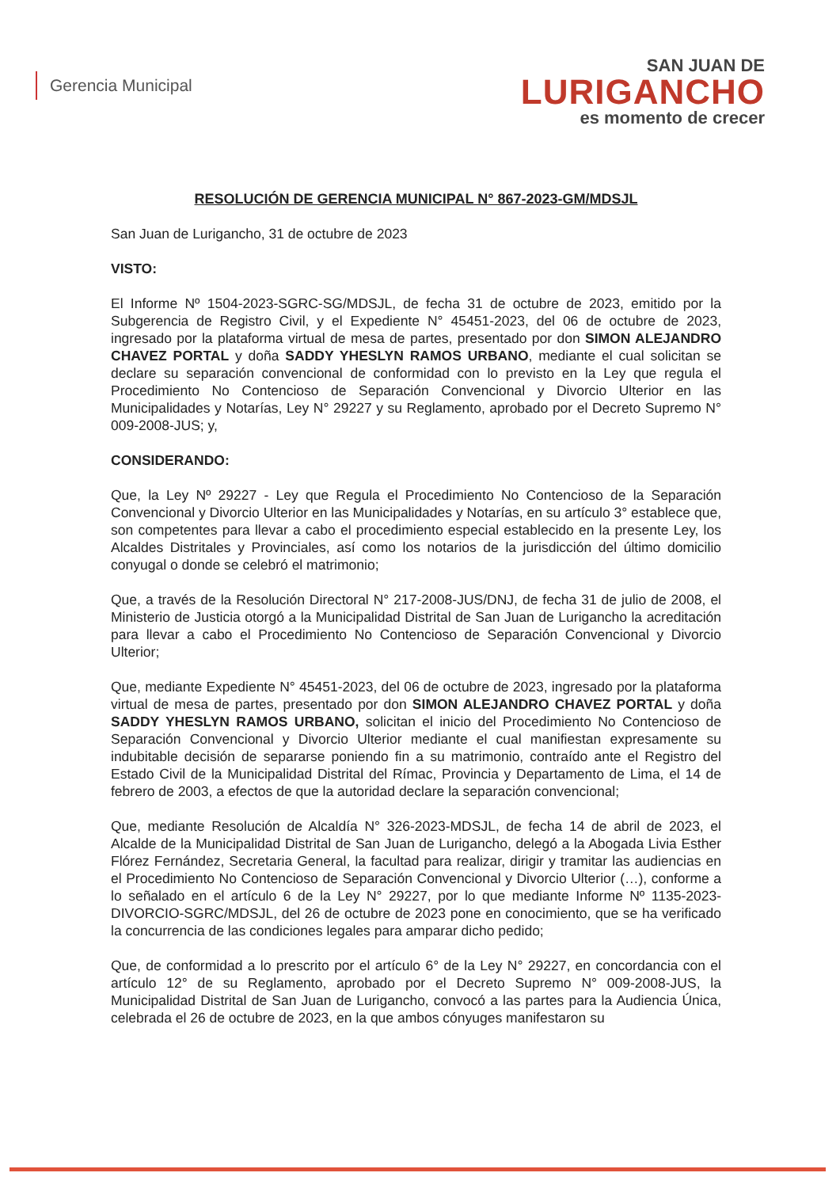Gerencia Municipal
SAN JUAN DE
LURIGANCHO
es momento de crecer
RESOLUCIÓN DE GERENCIA MUNICIPAL N° 867-2023-GM/MDSJL
San Juan de Lurigancho, 31 de octubre de 2023
VISTO:
El Informe Nº 1504-2023-SGRC-SG/MDSJL, de fecha 31 de octubre de 2023, emitido por la Subgerencia de Registro Civil, y el Expediente N° 45451-2023, del 06 de octubre de 2023, ingresado por la plataforma virtual de mesa de partes, presentado por don SIMON ALEJANDRO CHAVEZ PORTAL y doña SADDY YHESLYN RAMOS URBANO, mediante el cual solicitan se declare su separación convencional de conformidad con lo previsto en la Ley que regula el Procedimiento No Contencioso de Separación Convencional y Divorcio Ulterior en las Municipalidades y Notarías, Ley N° 29227 y su Reglamento, aprobado por el Decreto Supremo N° 009-2008-JUS; y,
CONSIDERANDO:
Que, la Ley Nº 29227 - Ley que Regula el Procedimiento No Contencioso de la Separación Convencional y Divorcio Ulterior en las Municipalidades y Notarías, en su artículo 3° establece que, son competentes para llevar a cabo el procedimiento especial establecido en la presente Ley, los Alcaldes Distritales y Provinciales, así como los notarios de la jurisdicción del último domicilio conyugal o donde se celebró el matrimonio;
Que, a través de la Resolución Directoral N° 217-2008-JUS/DNJ, de fecha 31 de julio de 2008, el Ministerio de Justicia otorgó a la Municipalidad Distrital de San Juan de Lurigancho la acreditación para llevar a cabo el Procedimiento No Contencioso de Separación Convencional y Divorcio Ulterior;
Que, mediante Expediente N° 45451-2023, del 06 de octubre de 2023, ingresado por la plataforma virtual de mesa de partes, presentado por don SIMON ALEJANDRO CHAVEZ PORTAL y doña SADDY YHESLYN RAMOS URBANO, solicitan el inicio del Procedimiento No Contencioso de Separación Convencional y Divorcio Ulterior mediante el cual manifiestan expresamente su indubitable decisión de separarse poniendo fin a su matrimonio, contraído ante el Registro del Estado Civil de la Municipalidad Distrital del Rímac, Provincia y Departamento de Lima, el 14 de febrero de 2003, a efectos de que la autoridad declare la separación convencional;
Que, mediante Resolución de Alcaldía N° 326-2023-MDSJL, de fecha 14 de abril de 2023, el Alcalde de la Municipalidad Distrital de San Juan de Lurigancho, delegó a la Abogada Livia Esther Flórez Fernández, Secretaria General, la facultad para realizar, dirigir y tramitar las audiencias en el Procedimiento No Contencioso de Separación Convencional y Divorcio Ulterior (…), conforme a lo señalado en el artículo 6 de la Ley N° 29227, por lo que mediante Informe Nº 1135-2023-DIVORCIO-SGRC/MDSJL, del 26 de octubre de 2023 pone en conocimiento, que se ha verificado la concurrencia de las condiciones legales para amparar dicho pedido;
Que, de conformidad a lo prescrito por el artículo 6° de la Ley N° 29227, en concordancia con el artículo 12° de su Reglamento, aprobado por el Decreto Supremo N° 009-2008-JUS, la Municipalidad Distrital de San Juan de Lurigancho, convocó a las partes para la Audiencia Única, celebrada el 26 de octubre de 2023, en la que ambos cónyuges manifestaron su